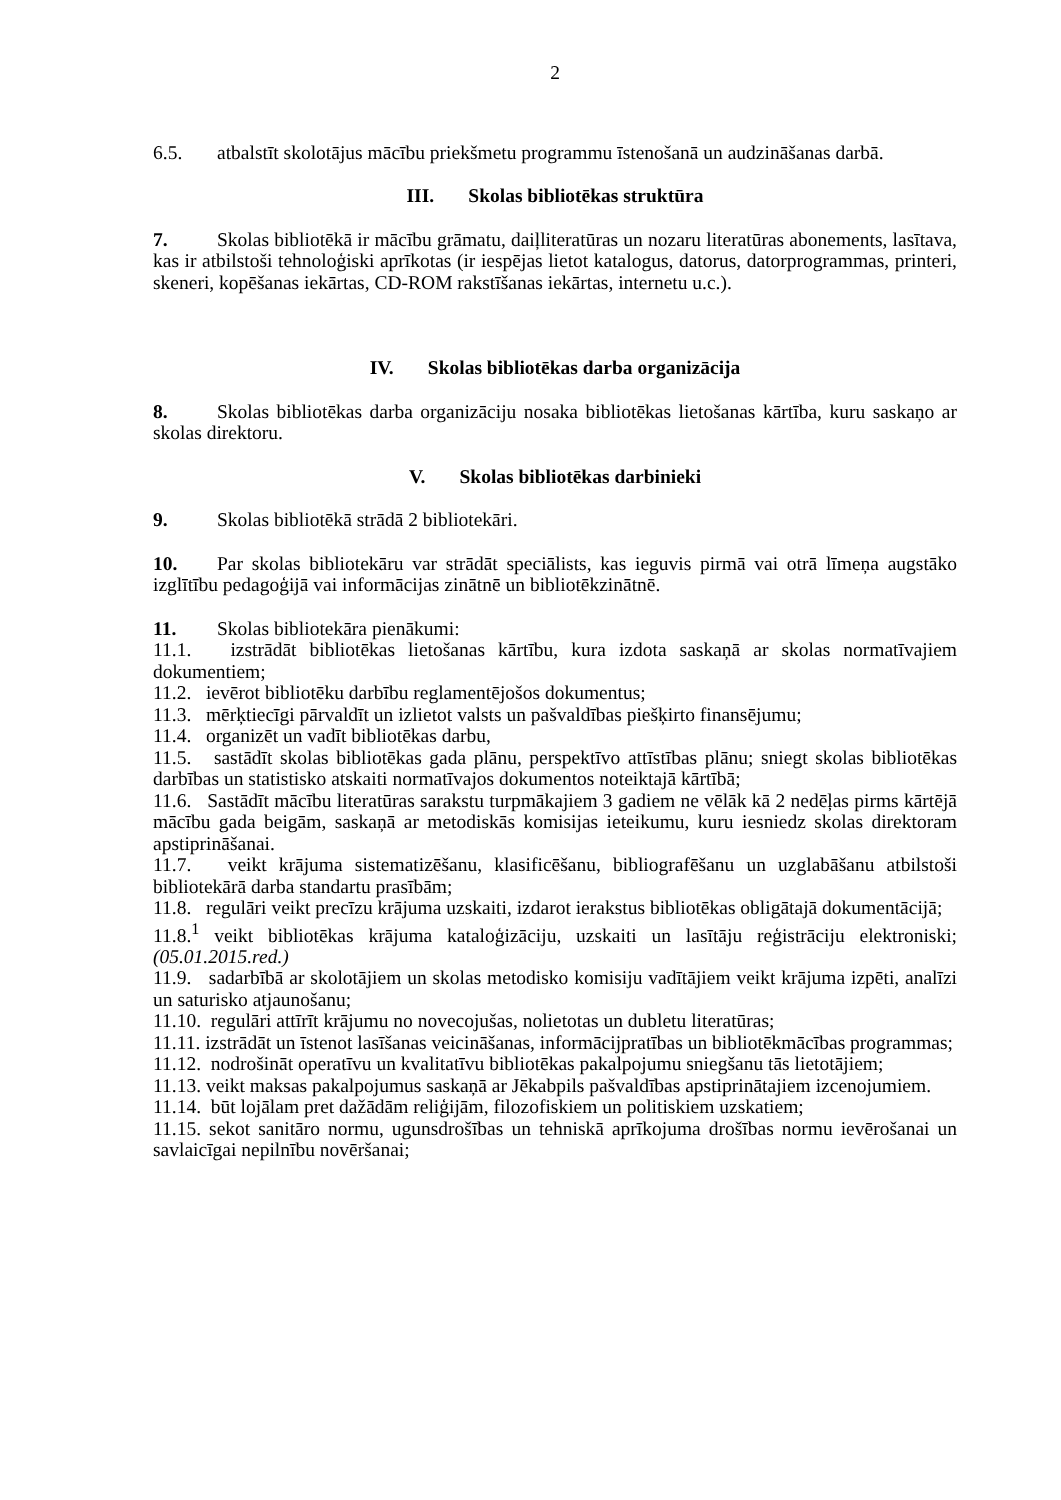2
6.5. atbalstīt skolotājus mācību priekšmetu programmu īstenošanā un audzināšanas darbā.
III. Skolas bibliotēkas struktūra
7. Skolas bibliotēkā ir mācību grāmatu, daiļliteratūras un nozaru literatūras abonements, lasītava, kas ir atbilstoši tehnoloģiski aprīkotas (ir iespējas lietot katalogus, datorus, datorprogrammas, printeri, skeneri, kopēšanas iekārtas, CD-ROM rakstīšanas iekārtas, internetu u.c.).
IV. Skolas bibliotēkas darba organizācija
8. Skolas bibliotēkas darba organizāciju nosaka bibliotēkas lietošanas kārtība, kuru saskaņo ar skolas direktoru.
V. Skolas bibliotēkas darbinieki
9. Skolas bibliotēkā strādā 2 bibliotekāri.
10. Par skolas bibliotekāru var strādāt speciālists, kas ieguvis pirmā vai otrā līmeņa augstāko izglītību pedagoģijā vai informācijas zinātnē un bibliotēkzinātnē.
11. Skolas bibliotekāra pienākumi:
11.1. izstrādāt bibliotēkas lietošanas kārtību, kura izdota saskaņā ar skolas normatīvajiem dokumentiem;
11.2. ievērot bibliotēku darbību reglamentējošos dokumentus;
11.3. mērķtiecīgi pārvaldīt un izlietot valsts un pašvaldības piešķirto finansējumu;
11.4. organizēt un vadīt bibliotēkas darbu,
11.5. sastādīt skolas bibliotēkas gada plānu, perspektīvo attīstības plānu; sniegt skolas bibliotēkas darbības un statistisko atskaiti normatīvajos dokumentos noteiktajā kārtībā;
11.6. Sastādīt mācību literatūras sarakstu turpmākajiem 3 gadiem ne vēlāk kā 2 nedēļas pirms kārtējā mācību gada beigām, saskaņā ar metodiskās komisijas ieteikumu, kuru iesniedz skolas direktoram apstiprināšanai.
11.7. veikt krājuma sistematizēšanu, klasificēšanu, bibliografēšanu un uzglabāšanu atbilstoši bibliotekārā darba standartu prasībām;
11.8. regulāri veikt precīzu krājuma uzskaiti, izdarot ierakstus bibliotēkas obligātajā dokumentācijā;
11.8.<sup>1</sup> veikt bibliotēkas krājuma kataloģizāciju, uzskaiti un lasītāju reģistrāciju elektroniski;(05.01.2015.red.)
11.9. sadarbībā ar skolotājiem un skolas metodisko komisiju vadītājiem veikt krājuma izpēti, analīzi un saturisko atjaunošanu;
11.10. regulāri attīrīt krājumu no novecojušas, nolietotas un dubletu literatūras;
11.11. izstrādāt un īstenot lasīšanas veicināšanas, informācijpratības un bibliotēkmācības programmas;
11.12. nodrošināt operatīvu un kvalitatīvu bibliotēkas pakalpojumu sniegšanu tās lietotājiem;
11.13. veikt maksas pakalpojumus saskaņā ar Jēkabpils pašvaldības apstiprinātajiem izcenojumiem.
11.14. būt lojālam pret dažādām reliģijām, filozofiskiem un politiskiem uzskatiem;
11.15. sekot sanitāro normu, ugunsdrošības un tehniskā aprīkojuma drošības normu ievērošanai un savlaicīgai nepilnību novēršanai;